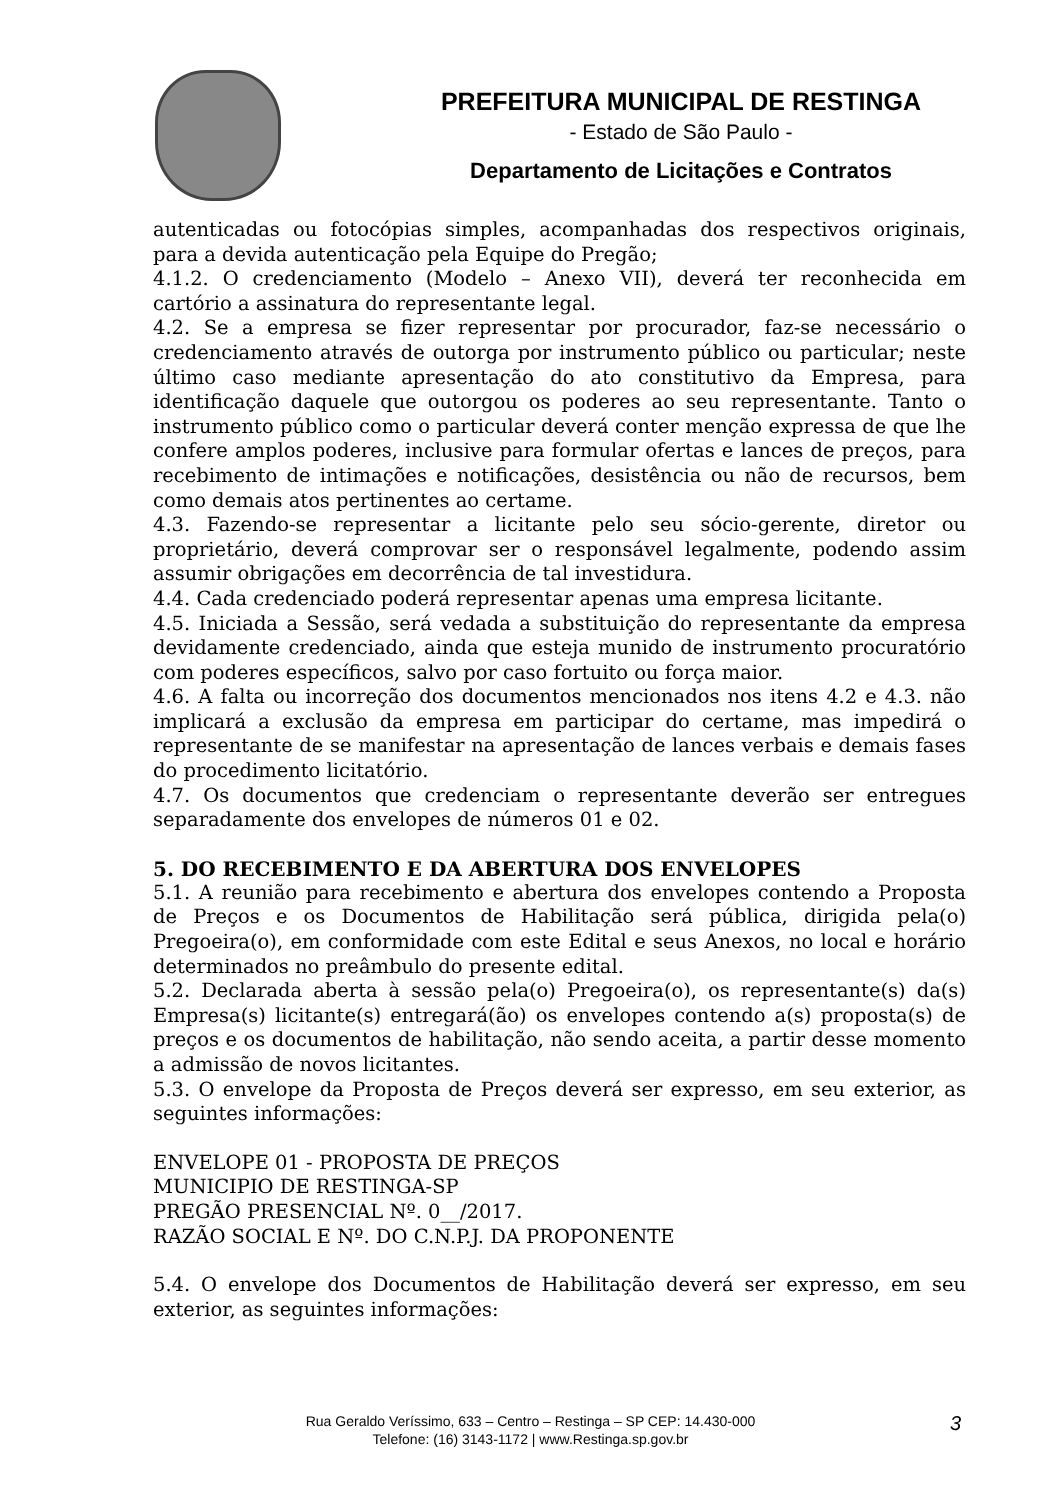PREFEITURA MUNICIPAL DE RESTINGA
- Estado de São Paulo -
Departamento de Licitações e Contratos
autenticadas ou fotocópias simples, acompanhadas dos respectivos originais, para a devida autenticação pela Equipe do Pregão;
4.1.2. O credenciamento (Modelo – Anexo VII), deverá ter reconhecida em cartório a assinatura do representante legal.
4.2. Se a empresa se fizer representar por procurador, faz-se necessário o credenciamento através de outorga por instrumento público ou particular; neste último caso mediante apresentação do ato constitutivo da Empresa, para identificação daquele que outorgou os poderes ao seu representante. Tanto o instrumento público como o particular deverá conter menção expressa de que lhe confere amplos poderes, inclusive para formular ofertas e lances de preços, para recebimento de intimações e notificações, desistência ou não de recursos, bem como demais atos pertinentes ao certame.
4.3. Fazendo-se representar a licitante pelo seu sócio-gerente, diretor ou proprietário, deverá comprovar ser o responsável legalmente, podendo assim assumir obrigações em decorrência de tal investidura.
4.4. Cada credenciado poderá representar apenas uma empresa licitante.
4.5. Iniciada a Sessão, será vedada a substituição do representante da empresa devidamente credenciado, ainda que esteja munido de instrumento procuratório com poderes específicos, salvo por caso fortuito ou força maior.
4.6. A falta ou incorreção dos documentos mencionados nos itens 4.2 e 4.3. não implicará a exclusão da empresa em participar do certame, mas impedirá o representante de se manifestar na apresentação de lances verbais e demais fases do procedimento licitatório.
4.7. Os documentos que credenciam o representante deverão ser entregues separadamente dos envelopes de números 01 e 02.
5. DO RECEBIMENTO E DA ABERTURA DOS ENVELOPES
5.1. A reunião para recebimento e abertura dos envelopes contendo a Proposta de Preços e os Documentos de Habilitação será pública, dirigida pela(o) Pregoeira(o), em conformidade com este Edital e seus Anexos, no local e horário determinados no preâmbulo do presente edital.
5.2. Declarada aberta à sessão pela(o) Pregoeira(o), os representante(s) da(s) Empresa(s) licitante(s) entregará(ão) os envelopes contendo a(s) proposta(s) de preços e os documentos de habilitação, não sendo aceita, a partir desse momento a admissão de novos licitantes.
5.3. O envelope da Proposta de Preços deverá ser expresso, em seu exterior, as seguintes informações:
ENVELOPE 01 - PROPOSTA DE PREÇOS
MUNICIPIO DE RESTINGA-SP
PREGÃO PRESENCIAL Nº. 0__/2017.
RAZÃO SOCIAL E Nº. DO C.N.P.J. DA PROPONENTE
5.4. O envelope dos Documentos de Habilitação deverá ser expresso, em seu exterior, as seguintes informações:
Rua Geraldo Veríssimo, 633 – Centro – Restinga – SP CEP: 14.430-000
Telefone: (16) 3143-1172 | www.Restinga.sp.gov.br
3